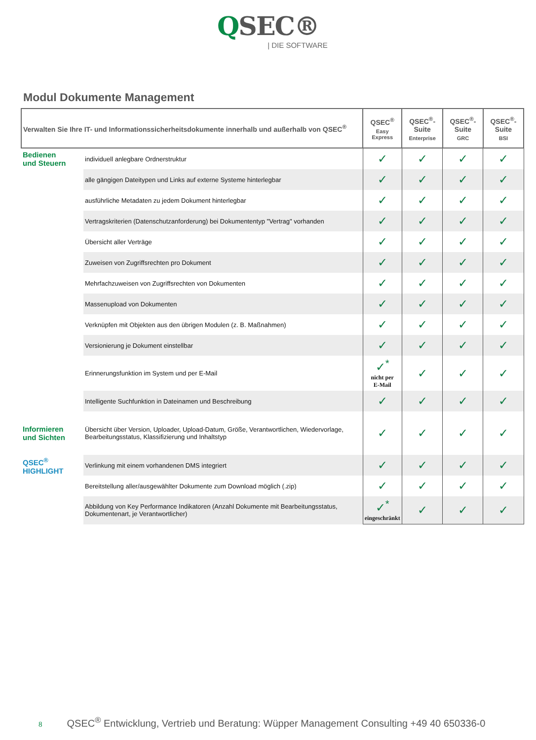QSEC®
| DIE SOFTWARE
Modul Dokumente Management
| Verwalten Sie Ihre IT- und Informationssicherheitsdokumente innerhalb und außerhalb von QSEC<sup>®</sup> | | QSEC<sup>®</sup> Easy Express | QSEC<sup>®</sup>-Suite Enterprise | QSEC<sup>®</sup>-Suite GRC | QSEC<sup>®</sup>-Suite BSI |
| --- | --- | --- | --- | --- | --- |
| Bedienen und Steuern | individuell anlegbare Ordnerstruktur | ✓ | ✓ | ✓ | ✓ |
| | alle gängigen Dateitypen und Links auf externe Systeme hinterlegbar | ✓ | ✓ | ✓ | ✓ |
| | ausführliche Metadaten zu jedem Dokument hinterlegbar | ✓ | ✓ | ✓ | ✓ |
| | Vertragskriterien (Datenschutzanforderung) bei Dokumententyp "Vertrag" vorhanden | ✓ | ✓ | ✓ | ✓ |
| | Übersicht aller Verträge | ✓ | ✓ | ✓ | ✓ |
| | Zuweisen von Zugriffsrechten pro Dokument | ✓ | ✓ | ✓ | ✓ |
| | Mehrfachzuweisen von Zugriffsrechten von Dokumenten | ✓ | ✓ | ✓ | ✓ |
| | Massenupload von Dokumenten | ✓ | ✓ | ✓ | ✓ |
| | Verknüpfen mit Objekten aus den übrigen Modulen (z. B. Maßnahmen) | ✓ | ✓ | ✓ | ✓ |
| | Versionierung je Dokument einstellbar | ✓ | ✓ | ✓ | ✓ |
| | Erinnerungsfunktion im System und per E-Mail | ✓<sup>*</sup> nicht per E-Mail | ✓ | ✓ | ✓ |
| | Intelligente Suchfunktion in Dateinamen und Beschreibung | ✓ | ✓ | ✓ | ✓ |
| Informieren und Sichten | Übersicht über Version, Uploader, Upload-Datum, Größe, Verantwortlichen, Wiedervorlage, Bearbeitungsstatus, Klassifizierung und Inhaltstyp | ✓ | ✓ | ✓ | ✓ |
| QSEC<sup>®</sup> HIGHLIGHT | Verlinkung mit einem vorhandenen DMS integriert | ✓ | ✓ | ✓ | ✓ |
| | Bereitstellung aller/ausgewählter Dokumente zum Download möglich (.zip) | ✓ | ✓ | ✓ | ✓ |
| | Abbildung von Key Performance Indikatoren (Anzahl Dokumente mit Bearbeitungsstatus, Dokumentenart, je Verantwortlicher) | ✓<sup>*</sup> eingeschränkt | ✓ | ✓ | ✓ |
8 QSEC<sup>®</sup> Entwicklung, Vertrieb und Beratung: Wüpper Management Consulting +49 40 650336-0